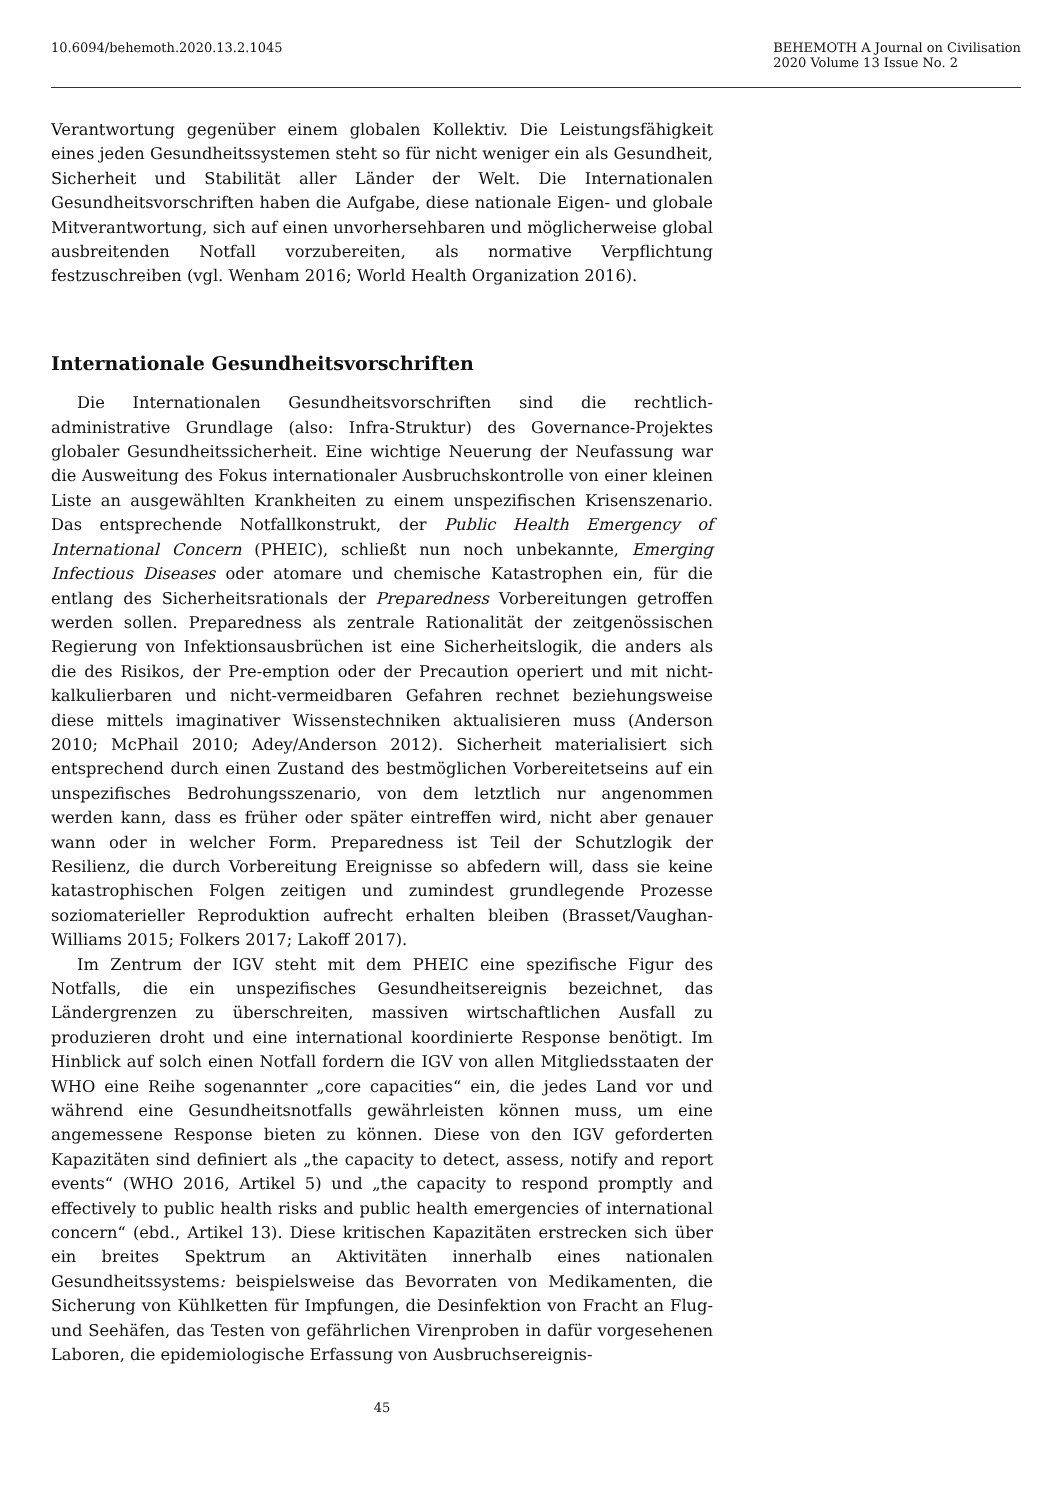10.6094/behemoth.2020.13.2.1045
BEHEMOTH A Journal on Civilisation
2020 Volume 13 Issue No. 2
Verantwortung gegenüber einem globalen Kollektiv. Die Leistungsfähigkeit eines jeden Gesundheitssystemen steht so für nicht weniger ein als Gesundheit, Sicherheit und Stabilität aller Länder der Welt. Die Internationalen Gesundheitsvorschriften haben die Aufgabe, diese nationale Eigen- und globale Mitverantwortung, sich auf einen unvorhersehbaren und möglicherweise global ausbreitenden Notfall vorzubereiten, als normative Verpflichtung festzuschreiben (vgl. Wenham 2016; World Health Organization 2016).
Internationale Gesundheitsvorschriften
Die Internationalen Gesundheitsvorschriften sind die rechtlich-administrative Grundlage (also: Infra-Struktur) des Governance-Projektes globaler Gesundheitssicherheit. Eine wichtige Neuerung der Neufassung war die Ausweitung des Fokus internationaler Ausbruchskontrolle von einer kleinen Liste an ausgewählten Krankheiten zu einem unspezifischen Krisenszenario. Das entsprechende Notfallkonstrukt, der Public Health Emergency of International Concern (PHEIC), schließt nun noch unbekannte, Emerging Infectious Diseases oder atomare und chemische Katastrophen ein, für die entlang des Sicherheitsrationals der Preparedness Vorbereitungen getroffen werden sollen. Preparedness als zentrale Rationalität der zeitgenössischen Regierung von Infektionsausbrüchen ist eine Sicherheitslogik, die anders als die des Risikos, der Pre-emption oder der Precaution operiert und mit nicht-kalkulierbaren und nicht-vermeidbaren Gefahren rechnet beziehungsweise diese mittels imaginativer Wissenstechniken aktualisieren muss (Anderson 2010; McPhail 2010; Adey/Anderson 2012). Sicherheit materialisiert sich entsprechend durch einen Zustand des bestmöglichen Vorbereitetseins auf ein unspezifisches Bedrohungsszenario, von dem letztlich nur angenommen werden kann, dass es früher oder später eintreffen wird, nicht aber genauer wann oder in welcher Form. Preparedness ist Teil der Schutzlogik der Resilienz, die durch Vorbereitung Ereignisse so abfedern will, dass sie keine katastrophischen Folgen zeitigen und zumindest grundlegende Prozesse soziomaterieller Reproduktion aufrecht erhalten bleiben (Brasset/Vaughan-Williams 2015; Folkers 2017; Lakoff 2017).
Im Zentrum der IGV steht mit dem PHEIC eine spezifische Figur des Notfalls, die ein unspezifisches Gesundheitsereignis bezeichnet, das Ländergrenzen zu überschreiten, massiven wirtschaftlichen Ausfall zu produzieren droht und eine international koordinierte Response benötigt. Im Hinblick auf solch einen Notfall fordern die IGV von allen Mitgliedsstaaten der WHO eine Reihe sogenannter „core capacities“ ein, die jedes Land vor und während eine Gesundheitsnotfalls gewährleisten können muss, um eine angemessene Response bieten zu können. Diese von den IGV geforderten Kapazitäten sind definiert als „the capacity to detect, assess, notify and report events“ (WHO 2016, Artikel 5) und „the capacity to respond promptly and effectively to public health risks and public health emergencies of international concern“ (ebd., Artikel 13). Diese kritischen Kapazitäten erstrecken sich über ein breites Spektrum an Aktivitäten innerhalb eines nationalen Gesundheitssystems: beispielsweise das Bevorraten von Medikamenten, die Sicherung von Kühlketten für Impfungen, die Desinfektion von Fracht an Flug- und Seehäfen, das Testen von gefährlichen Virenproben in dafür vorgesehenen Laboren, die epidemiologische Erfassung von Ausbruchsereignis-
45